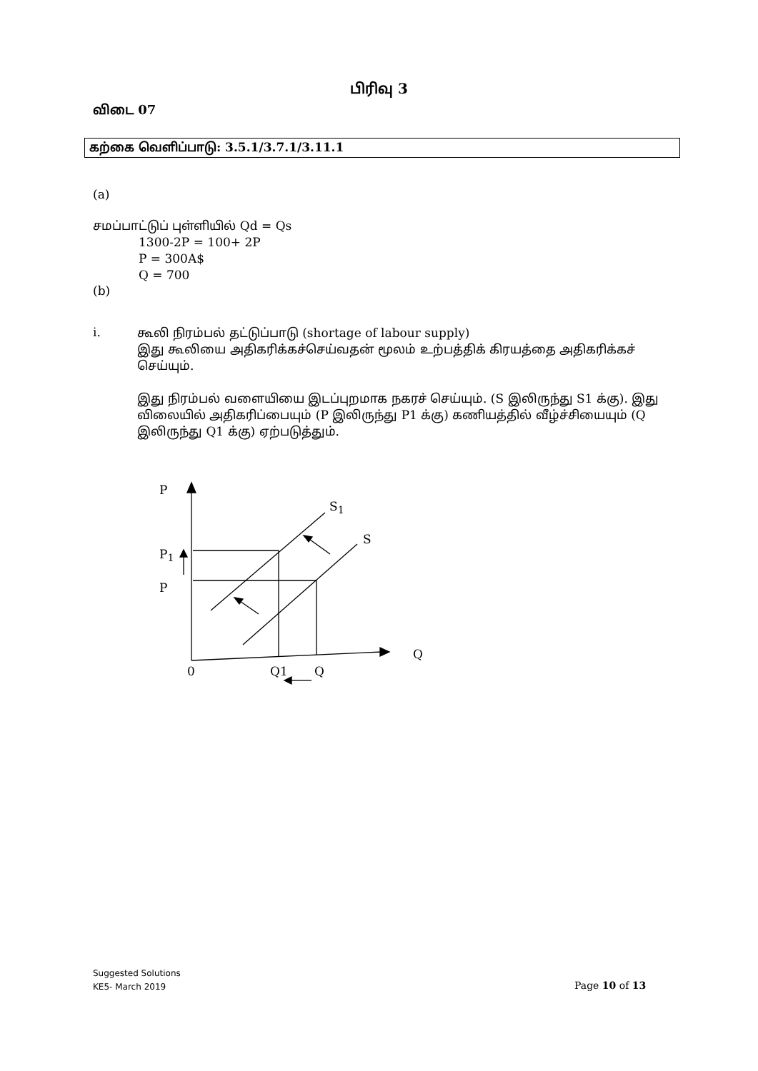பிரிவு 3
விடை 07
கற்கை வெளிப்பாடு: 3.5.1/3.7.1/3.11.1
(a)
சமப்பாட்டுப் புள்ளியில் Qd = Qs
1300-2P = 100+ 2P
P = 300A$
Q = 700
(b)
i.
கூலி நிரம்பல் தட்டுப்பாடு (shortage of labour supply)
இது கூலியை அதிகரிக்கச்செய்வதன் மூலம் உற்பத்திக் கிரயத்தை அதிகரிக்கச் செய்யும்.
இது நிரம்பல் வளையியை இடப்புறமாக நகரச் செய்யும். (S இலிருந்து S1 க்கு). இது விலையில் அதிகரிப்பையும் (P இலிருந்து P1 க்கு) கணியத்தில் வீழ்ச்சியையும் (Q இலிருந்து Q1 க்கு) ஏற்படுத்தும்.
P
S<sub>1</sub>
S
P<sub>1</sub>
P
Q
0 Q1 Q
Suggested Solutions
KE5- March 2019
Page 10 of 13